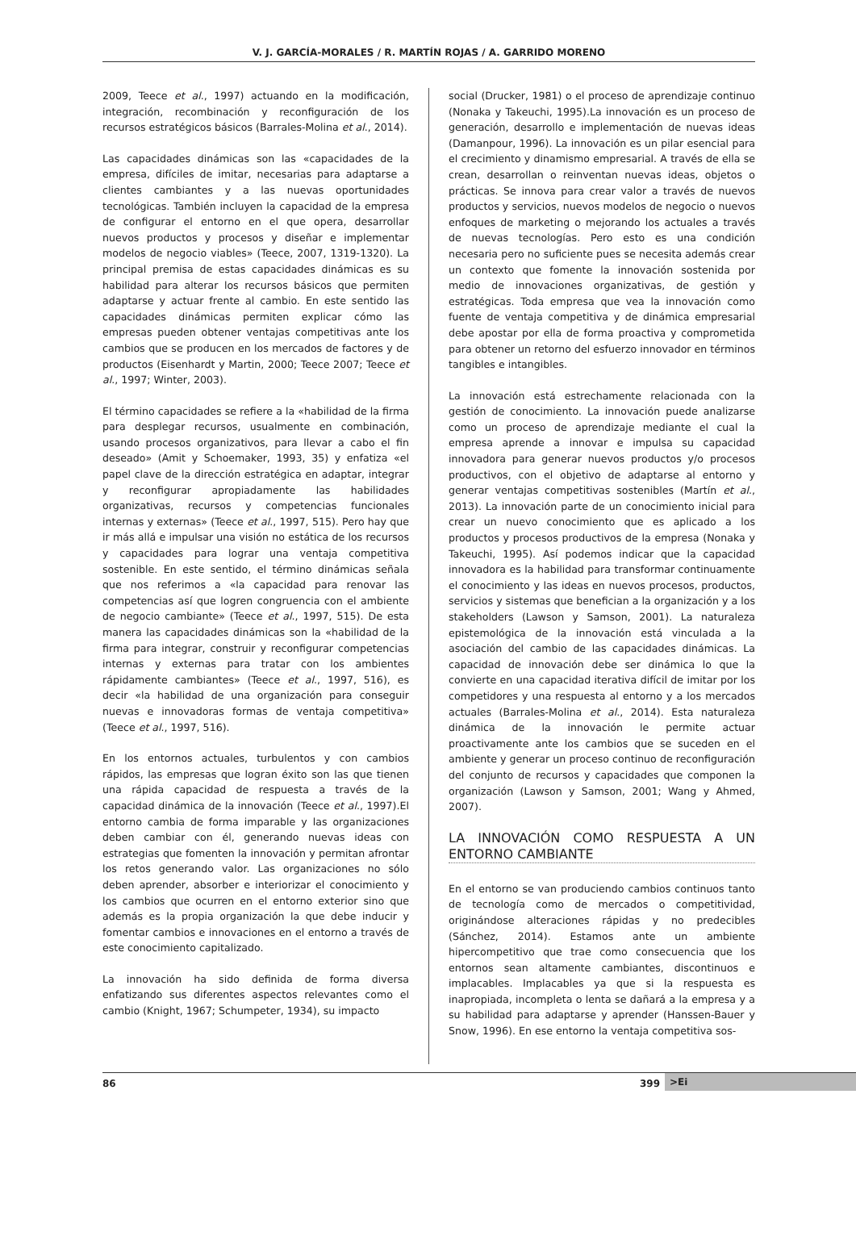V. J. GARCÍA-MORALES / R. MARTÍN ROJAS / A. GARRIDO MORENO
2009, Teece et al., 1997) actuando en la modificación, integración, recombinación y reconfiguración de los recursos estratégicos básicos (Barrales-Molina et al., 2014).
Las capacidades dinámicas son las «capacidades de la empresa, difíciles de imitar, necesarias para adaptarse a clientes cambiantes y a las nuevas oportunidades tecnológicas. También incluyen la capacidad de la empresa de configurar el entorno en el que opera, desarrollar nuevos productos y procesos y diseñar e implementar modelos de negocio viables» (Teece, 2007, 1319-1320). La principal premisa de estas capacidades dinámicas es su habilidad para alterar los recursos básicos que permiten adaptarse y actuar frente al cambio. En este sentido las capacidades dinámicas permiten explicar cómo las empresas pueden obtener ventajas competitivas ante los cambios que se producen en los mercados de factores y de productos (Eisenhardt y Martin, 2000; Teece 2007; Teece et al., 1997; Winter, 2003).
El término capacidades se refiere a la «habilidad de la firma para desplegar recursos, usualmente en combinación, usando procesos organizativos, para llevar a cabo el fin deseado» (Amit y Schoemaker, 1993, 35) y enfatiza «el papel clave de la dirección estratégica en adaptar, integrar y reconfigurar apropiadamente las habilidades organizativas, recursos y competencias funcionales internas y externas» (Teece et al., 1997, 515). Pero hay que ir más allá e impulsar una visión no estática de los recursos y capacidades para lograr una ventaja competitiva sostenible. En este sentido, el término dinámicas señala que nos referimos a «la capacidad para renovar las competencias así que logren congruencia con el ambiente de negocio cambiante» (Teece et al., 1997, 515). De esta manera las capacidades dinámicas son la «habilidad de la firma para integrar, construir y reconfigurar competencias internas y externas para tratar con los ambientes rápidamente cambiantes» (Teece et al., 1997, 516), es decir «la habilidad de una organización para conseguir nuevas e innovadoras formas de ventaja competitiva» (Teece et al., 1997, 516).
En los entornos actuales, turbulentos y con cambios rápidos, las empresas que logran éxito son las que tienen una rápida capacidad de respuesta a través de la capacidad dinámica de la innovación (Teece et al., 1997).El entorno cambia de forma imparable y las organizaciones deben cambiar con él, generando nuevas ideas con estrategias que fomenten la innovación y permitan afrontar los retos generando valor. Las organizaciones no sólo deben aprender, absorber e interiorizar el conocimiento y los cambios que ocurren en el entorno exterior sino que además es la propia organización la que debe inducir y fomentar cambios e innovaciones en el entorno a través de este conocimiento capitalizado.
La innovación ha sido definida de forma diversa enfatizando sus diferentes aspectos relevantes como el cambio (Knight, 1967; Schumpeter, 1934), su impacto
social (Drucker, 1981) o el proceso de aprendizaje continuo (Nonaka y Takeuchi, 1995).La innovación es un proceso de generación, desarrollo e implementación de nuevas ideas (Damanpour, 1996). La innovación es un pilar esencial para el crecimiento y dinamismo empresarial. A través de ella se crean, desarrollan o reinventan nuevas ideas, objetos o prácticas. Se innova para crear valor a través de nuevos productos y servicios, nuevos modelos de negocio o nuevos enfoques de marketing o mejorando los actuales a través de nuevas tecnologías. Pero esto es una condición necesaria pero no suficiente pues se necesita además crear un contexto que fomente la innovación sostenida por medio de innovaciones organizativas, de gestión y estratégicas. Toda empresa que vea la innovación como fuente de ventaja competitiva y de dinámica empresarial debe apostar por ella de forma proactiva y comprometida para obtener un retorno del esfuerzo innovador en términos tangibles e intangibles.
La innovación está estrechamente relacionada con la gestión de conocimiento. La innovación puede analizarse como un proceso de aprendizaje mediante el cual la empresa aprende a innovar e impulsa su capacidad innovadora para generar nuevos productos y/o procesos productivos, con el objetivo de adaptarse al entorno y generar ventajas competitivas sostenibles (Martín et al., 2013). La innovación parte de un conocimiento inicial para crear un nuevo conocimiento que es aplicado a los productos y procesos productivos de la empresa (Nonaka y Takeuchi, 1995). Así podemos indicar que la capacidad innovadora es la habilidad para transformar continuamente el conocimiento y las ideas en nuevos procesos, productos, servicios y sistemas que benefician a la organización y a los stakeholders (Lawson y Samson, 2001). La naturaleza epistemológica de la innovación está vinculada a la asociación del cambio de las capacidades dinámicas. La capacidad de innovación debe ser dinámica lo que la convierte en una capacidad iterativa difícil de imitar por los competidores y una respuesta al entorno y a los mercados actuales (Barrales-Molina et al., 2014). Esta naturaleza dinámica de la innovación le permite actuar proactivamente ante los cambios que se suceden en el ambiente y generar un proceso continuo de reconfiguración del conjunto de recursos y capacidades que componen la organización (Lawson y Samson, 2001; Wang y Ahmed, 2007).
LA INNOVACIÓN COMO RESPUESTA A UN ENTORNO CAMBIANTE
En el entorno se van produciendo cambios continuos tanto de tecnología como de mercados o competitividad, originándose alteraciones rápidas y no predecibles (Sánchez, 2014). Estamos ante un ambiente hipercompetitivo que trae como consecuencia que los entornos sean altamente cambiantes, discontinuos e implacables. Implacables ya que si la respuesta es inapropiada, incompleta o lenta se dañará a la empresa y a su habilidad para adaptarse y aprender (Hanssen-Bauer y Snow, 1996). En ese entorno la ventaja competitiva sos-
86 399 >Ei